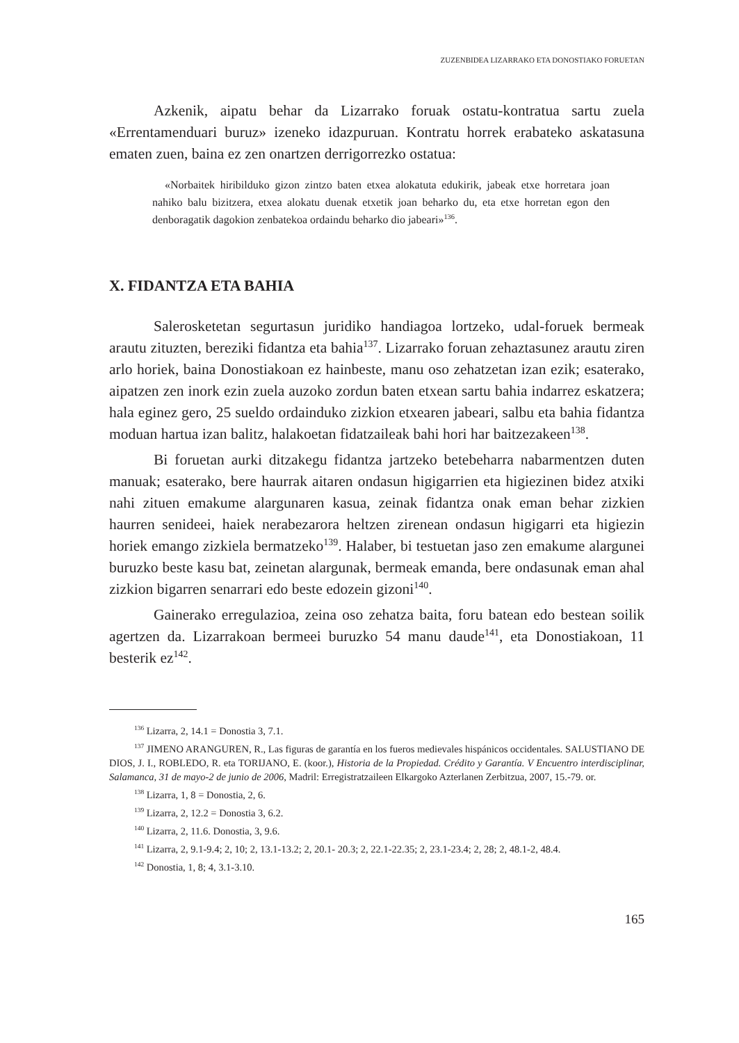ZUZENBIDEA LIZARRAKO ETA DONOSTIAKO FORUETAN
Azkenik, aipatu behar da Lizarrako foruak ostatu-kontratua sartu zuela «Errentamenduari buruz» izeneko idazpuruan. Kontratu horrek erabateko askatasuna ematen zuen, baina ez zen onartzen derrigorrezko ostatua:
«Norbaitek hiribilduko gizon zintzo baten etxea alokatuta edukirik, jabeak etxe horretara joan nahiko balu bizitzera, etxea alokatu duenak etxetik joan beharko du, eta etxe horretan egon den denboragatik dagokion zenbatekoa ordaindu beharko dio jabeari»<sup>136</sup>.
X. FIDANTZA ETA BAHIA
Salerosketetan segurtasun juridiko handiagoa lortzeko, udal-foruek bermeak arautu zituzten, bereziki fidantza eta bahia<sup>137</sup>. Lizarrako foruan zehaztasunez arautu ziren arlo horiek, baina Donostiakoan ez hainbeste, manu oso zehatzetan izan ezik; esaterako, aipatzen zen inork ezin zuela auzoko zordun baten etxean sartu bahia indarrez eskatzera; hala eginez gero, 25 sueldo ordainduko zizkion etxearen jabeari, salbu eta bahia fidantza moduan hartua izan balitz, halakoetan fidatzaileak bahi hori har baitzezakeen<sup>138</sup>.
Bi foruetan aurki ditzakegu fidantza jartzeko betebeharra nabarmentzen duten manuak; esaterako, bere haurrak aitaren ondasun higigarrien eta higiezinen bidez atxiki nahi zituen emakume alargunaren kasua, zeinak fidantza onak eman behar zizkien haurren senideei, haiek nerabezarora heltzen zirenean ondasun higigarri eta higiezin horiek emango zizkiela bermatzeko<sup>139</sup>. Halaber, bi testuetan jaso zen emakume alargunei buruzko beste kasu bat, zeinetan alargunak, bermeak emanda, bere ondasunak eman ahal zizkion bigarren senarrari edo beste edozein gizoni<sup>140</sup>.
Gainerako erregulazioa, zeina oso zehatza baita, foru batean edo bestean soilik agertzen da. Lizarrakoan bermeei buruzko 54 manu daude<sup>141</sup>, eta Donostiakoan, 11 besterik ez<sup>142</sup>.
<sup>136</sup> Lizarra, 2, 14.1 = Donostia 3, 7.1.
<sup>137</sup> JIMENO ARANGUREN, R., Las figuras de garantía en los fueros medievales hispánicos occidentales. SALUSTIANO DE DIOS, J. I., ROBLEDO, R. eta TORIJANO, E. (koor.), Historia de la Propiedad. Crédito y Garantía. V Encuentro interdisciplinar, Salamanca, 31 de mayo-2 de junio de 2006, Madril: Erregistratzaileen Elkargoko Azterlanen Zerbitzua, 2007, 15.-79. or.
<sup>138</sup> Lizarra, 1, 8 = Donostia, 2, 6.
<sup>139</sup> Lizarra, 2, 12.2 = Donostia 3, 6.2.
<sup>140</sup> Lizarra, 2, 11.6. Donostia, 3, 9.6.
<sup>141</sup> Lizarra, 2, 9.1-9.4; 2, 10; 2, 13.1-13.2; 2, 20.1- 20.3; 2, 22.1-22.35; 2, 23.1-23.4; 2, 28; 2, 48.1-2, 48.4.
<sup>142</sup> Donostia, 1, 8; 4, 3.1-3.10.
165